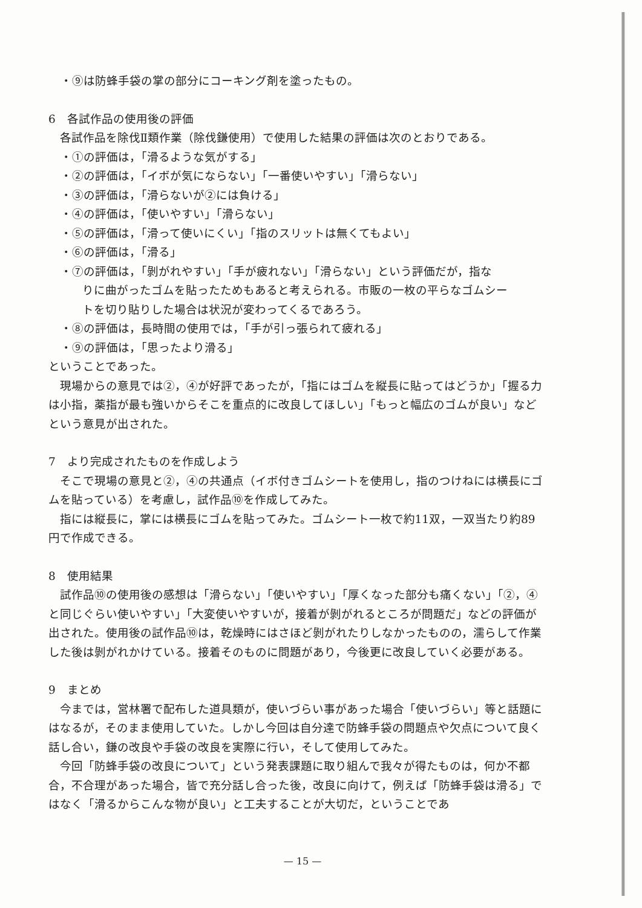・⑨は防蜂手袋の掌の部分にコーキング剤を塗ったもの。
6　各試作品の使用後の評価
各試作品を除伐Ⅱ類作業（除伐鎌使用）で使用した結果の評価は次のとおりである。
・①の評価は，「滑るような気がする」
・②の評価は，「イボが気にならない」「一番使いやすい」「滑らない」
・③の評価は，「滑らないが②には負ける」
・④の評価は，「使いやすい」「滑らない」
・⑤の評価は，「滑って使いにくい」「指のスリットは無くてもよい」
・⑥の評価は，「滑る」
・⑦の評価は，「剝がれやすい」「手が疲れない」「滑らない」という評価だが，指な
りに曲がったゴムを貼ったためもあると考えられる。市販の一枚の平らなゴムシー
トを切り貼りした場合は状況が変わってくるであろう。
・⑧の評価は，長時間の使用では，「手が引っ張られて疲れる」
・⑨の評価は，「思ったより滑る」
ということであった。
現場からの意見では②，④が好評であったが，「指にはゴムを縦長に貼ってはどうか」「握る力は小指，薬指が最も強いからそこを重点的に改良してほしい」「もっと幅広のゴムが良い」などという意見が出された。
7　より完成されたものを作成しよう
そこで現場の意見と②，④の共通点（イボ付きゴムシートを使用し，指のつけねには横長にゴムを貼っている）を考慮し，試作品⑩を作成してみた。
指には縦長に，掌には横長にゴムを貼ってみた。ゴムシート一枚で約11双，一双当たり約89円で作成できる。
8　使用結果
試作品⑩の使用後の感想は「滑らない」「使いやすい」「厚くなった部分も痛くない」「②，④と同じぐらい使いやすい」「大変使いやすいが，接着が剝がれるところが問題だ」などの評価が出された。使用後の試作品⑩は，乾燥時にはさほど剝がれたりしなかったものの，濡らして作業した後は剝がれかけている。接着そのものに問題があり，今後更に改良していく必要がある。
9　まとめ
今までは，営林署で配布した道具類が，使いづらい事があった場合「使いづらい」等と話題にはなるが，そのまま使用していた。しかし今回は自分達で防蜂手袋の問題点や欠点について良く話し合い，鎌の改良や手袋の改良を実際に行い，そして使用してみた。
今回「防蜂手袋の改良について」という発表課題に取り組んで我々が得たものは，何か不都合，不合理があった場合，皆で充分話し合った後，改良に向けて，例えば「防蜂手袋は滑る」ではなく「滑るからこんな物が良い」と工夫することが大切だ，ということであ
— 15 —